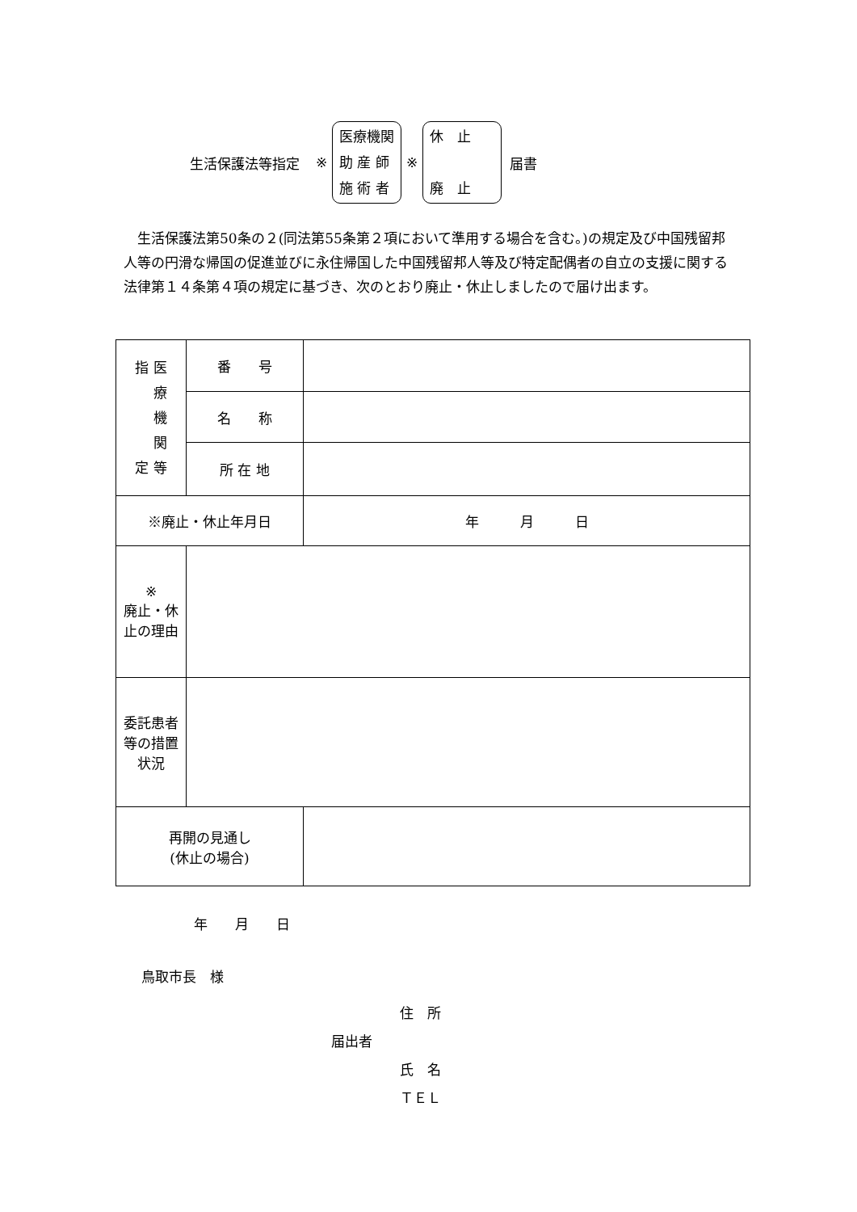生活保護法等指定 ※
医療機関
助 産 師
施 術 者
※
休　止
廃　止
届書
　生活保護法第50条の２(同法第55条第２項において準用する場合を含む。)の規定及び中国残留邦人等の円滑な帰国の促進並びに永住帰国した中国残留邦人等及び特定配偶者の自立の支援に関する法律第１４条第４項の規定に基づき、次のとおり廃止・休止しましたので届け出ます。
| 指 医 療 機 関 定 等 | 番 号 | |
| | 名 称 | |
| | 所 在 地 | |
| ※廃止・休止年月日 | | 年 月 日 |
| ※ 廃止・休止の理由 | | |
| 委託患者等の措置状況 | | |
| 再開の見通し (休止の場合) | | |
年　　月　　日
鳥取市長　様
住　所
届出者
氏　名
ＴＥＬ